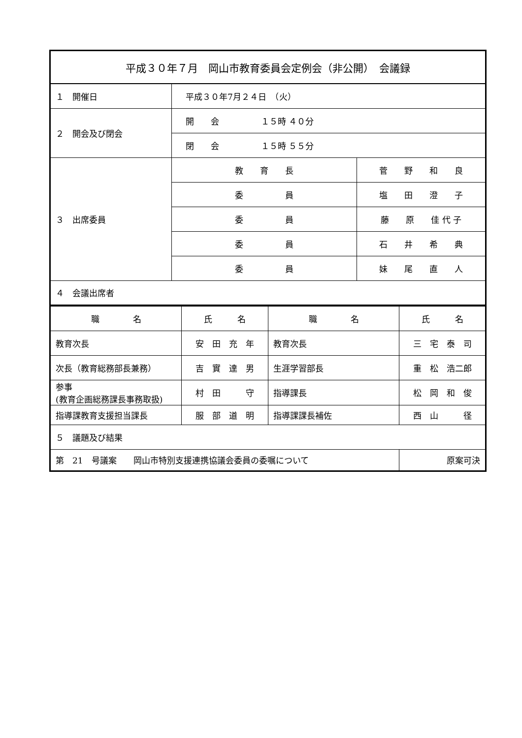| 平成３０年７月 岡山市教育委員会定例会（非公開） 会議録 | | |
| １ 開催日 | 平成３０年7月２４日 （火） | |
| ２ 開会及び閉会 | 開 会 １５時 ４０分 | |
| | 閉 会 １５時 ５５分 | |
| ３ 出席委員 | 教 育 長 | 菅 野 和 良 |
| | 委 員 | 塩 田 澄 子 |
| | 委 員 | 藤 原 佳 代 子 |
| | 委 員 | 石 井 希 典 |
| | 委 員 | 妹 尾 直 人 |
| ４ 会議出席者 | | |
| 職 名 | 氏 名 | 職 名 | 氏 名 |
| --- | --- | --- | --- |
| 教育次長 | 安 田 充 年 | 教育次長 | 三 宅 泰 司 |
| 次長（教育総務部長兼務） | 吉 實 達 男 | 生涯学習部長 | 重 松 浩二郎 |
| 参事 (教育企画総務課長事務取扱) | 村 田 守 | 指導課長 | 松 岡 和 俊 |
| 指導課教育支援担当課長 | 服 部 道 明 | 指導課課長補佐 | 西 山 径 |
| ５ 議題及び結果 | | | |
| 第 21 号議案 岡山市特別支援連携協議会委員の委嘱について | | | 原案可決 |